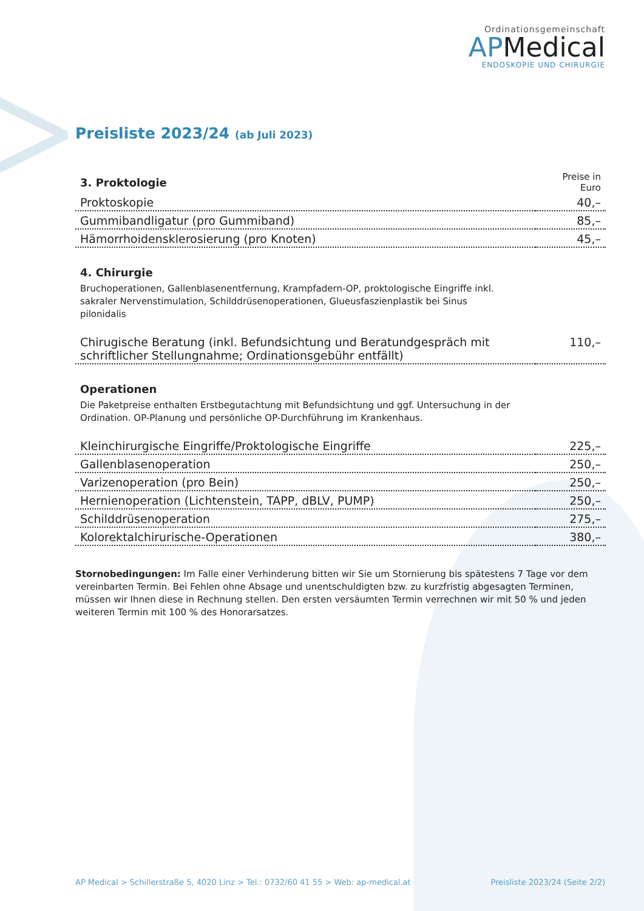Ordinationsgemeinschaft
APMedical
ENDOSKOPIE UND CHIRURGIE
Preisliste 2023/24 (ab Juli 2023)
| 3. Proktologie | Preise in Euro |
| --- | --- |
| Proktoskopie | 40,– |
| Gummibandligatur (pro Gummiband) | 85,– |
| Hämorrhoidensklerosierung (pro Knoten) | 45,– |
4. Chirurgie
Bruchoperationen, Gallenblasenentfernung, Krampfadern-OP, proktologische Eingriffe inkl. sakraler Nervenstimulation, Schilddrüsenoperationen, Glueusfaszienplastik bei Sinus pilonidalis
| Chirugische Beratung (inkl. Befundsichtung und Beratundgespräch mit schriftlicher Stellungnahme; Ordinationsgebühr entfällt) | 110,– |
Operationen
Die Paketpreise enthalten Erstbegutachtung mit Befundsichtung und ggf. Untersuchung in der Ordination. OP-Planung und persönliche OP-Durchführung im Krankenhaus.
| Kleinchirurgische Eingriffe/Proktologische Eingriffe | 225,– |
| Gallenblasenoperation | 250,– |
| Varizenoperation (pro Bein) | 250,– |
| Hernienoperation (Lichtenstein, TAPP, dBLV, PUMP) | 250,– |
| Schilddrüsenoperation | 275,– |
| Kolorektalchirurische-Operationen | 380,– |
Stornobedingungen: Im Falle einer Verhinderung bitten wir Sie um Stornierung bis spätestens 7 Tage vor dem vereinbarten Termin. Bei Fehlen ohne Absage und unentschuldigten bzw. zu kurzfristig abgesagten Terminen, müssen wir Ihnen diese in Rechnung stellen. Den ersten versäumten Termin verrechnen wir mit 50 % und jeden weiteren Termin mit 100 % des Honorarsatzes.
AP Medical > Schillerstraße 5, 4020 Linz > Tel.: 0732/60 41 55 > Web: ap-medical.at Preisliste 2023/24 (Seite 2/2)